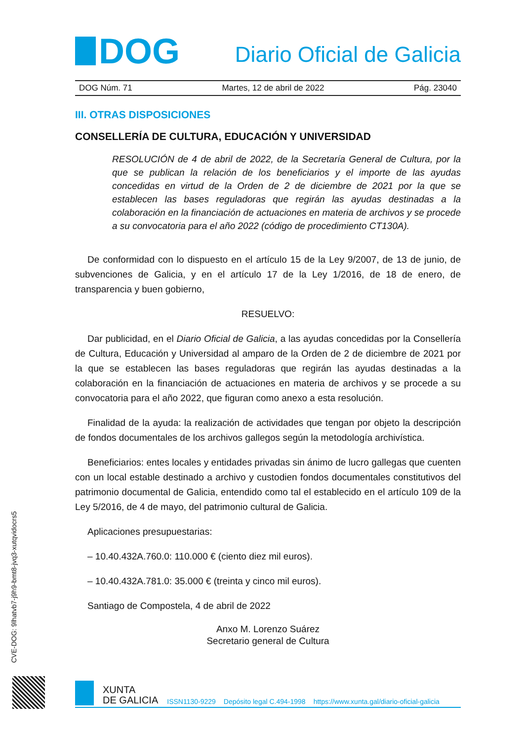CVE-DOG: 9lhatvb7-j9h9-bmt8-jvq3-xutqvidocrs5
DOG
Diario Oficial de Galicia
DOG Núm. 71 Martes, 12 de abril de 2022 Pág. 23040
III. OTRAS DISPOSICIONES
CONSELLERÍA DE CULTURA, EDUCACIÓN Y UNIVERSIDAD
RESOLUCIÓN de 4 de abril de 2022, de la Secretaría General de Cultura, por la que se publican la relación de los beneficiarios y el importe de las ayudas concedidas en virtud de la Orden de 2 de diciembre de 2021 por la que se establecen las bases reguladoras que regirán las ayudas destinadas a la colaboración en la financiación de actuaciones en materia de archivos y se procede a su convocatoria para el año 2022 (código de procedimiento CT130A).
De conformidad con lo dispuesto en el artículo 15 de la Ley 9/2007, de 13 de junio, de subvenciones de Galicia, y en el artículo 17 de la Ley 1/2016, de 18 de enero, de transparencia y buen gobierno,
RESUELVO:
Dar publicidad, en el Diario Oficial de Galicia, a las ayudas concedidas por la Consellería de Cultura, Educación y Universidad al amparo de la Orden de 2 de diciembre de 2021 por la que se establecen las bases reguladoras que regirán las ayudas destinadas a la colaboración en la financiación de actuaciones en materia de archivos y se procede a su convocatoria para el año 2022, que figuran como anexo a esta resolución.
Finalidad de la ayuda: la realización de actividades que tengan por objeto la descripción de fondos documentales de los archivos gallegos según la metodología archivística.
Beneficiarios: entes locales y entidades privadas sin ánimo de lucro gallegas que cuenten con un local estable destinado a archivo y custodien fondos documentales constitutivos del patrimonio documental de Galicia, entendido como tal el establecido en el artículo 109 de la Ley 5/2016, de 4 de mayo, del patrimonio cultural de Galicia.
Aplicaciones presupuestarias:
– 10.40.432A.760.0: 110.000 € (ciento diez mil euros).
– 10.40.432A.781.0: 35.000 € (treinta y cinco mil euros).
Santiago de Compostela, 4 de abril de 2022
Anxo M. Lorenzo Suárez
Secretario general de Cultura
XUNTA
DE GALICIA
ISSN1130-9229 Depósito legal C.494-1998 https://www.xunta.gal/diario-oficial-galicia